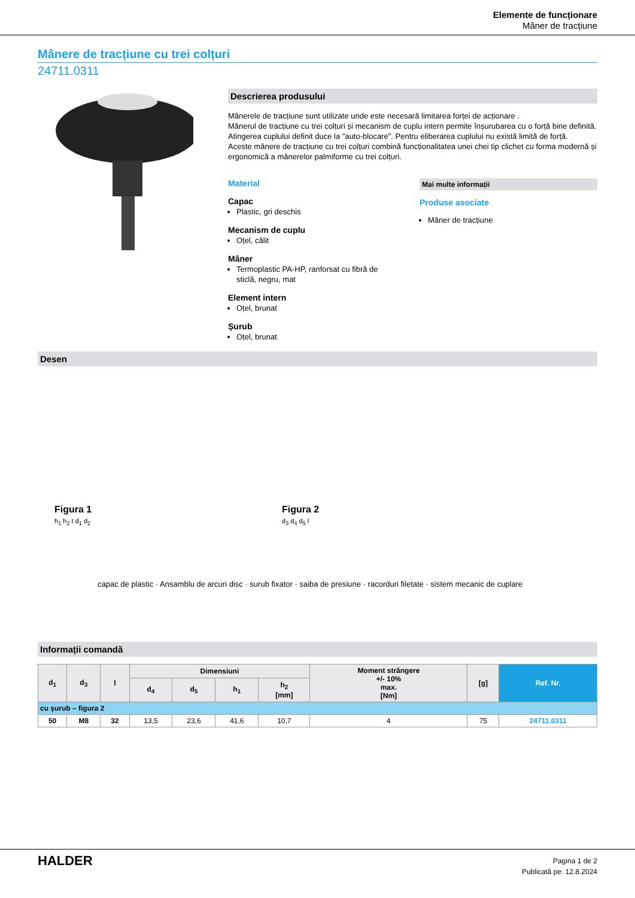Elemente de funcționare
Mâner de tracțiune
Mânere de tracțiune cu trei colțuri
24711.0311
Descrierea produsului
Mânerele de tracțiune sunt utilizate unde este necesară limitarea forței de acționare .
Mânerul de tracțiune cu trei colțuri și mecanism de cuplu intern permite înșurubarea cu o forță bine definită. Atingerea cuplului definit duce la "auto-blocare". Pentru eliberarea cuplului nu există limită de forță.
Aceste mânere de tracțiune cu trei colțuri combină funcționalitatea unei chei tip clichet cu forma modernă și ergonomică a mânerelor palmiforme cu trei colțuri.
Material
Capac
Plastic, gri deschis
Mecanism de cuplu
Oțel, călit
Mâner
Termoplastic PA-HP, ranforsat cu fibră de sticlă, negru, mat
Element intern
Oțel, brunat
Șurub
Oțel, brunat
Mai multe informații
Produse asociate
Mâner de tracțiune
Desen
Figura 1
h<sub>1</sub> h<sub>2</sub> t d<sub>1</sub> d<sub>2</sub>
Figura 2
d<sub>3</sub> d<sub>4</sub> d<sub>5</sub> l
capac de plastic · Ansamblu de arcuri disc · surub fixator · saiba de presiune · racorduri filetate · sistem mecanic de cuplare
Informații comandă
| d<sub>1</sub> | d<sub>3</sub> | l | Dimensiuni | | | | Moment strângere +/- 10% max. [Nm] | [g] | Ref. Nr. |
| --- | --- | --- | --- | --- | --- | --- | --- | --- | --- |
| | | | d<sub>4</sub> | d<sub>5</sub> | h<sub>1</sub> | h<sub>2</sub> [mm] | | | |
| cu șurub – figura 2 | | | | | | | | | |
| 50 | M8 | 32 | 13,5 | 23,6 | 41,6 | 10,7 | 4 | 75 | 24711.0311 |
HALDER
Pagina 1 de 2
Publicată pe: 12.8.2024